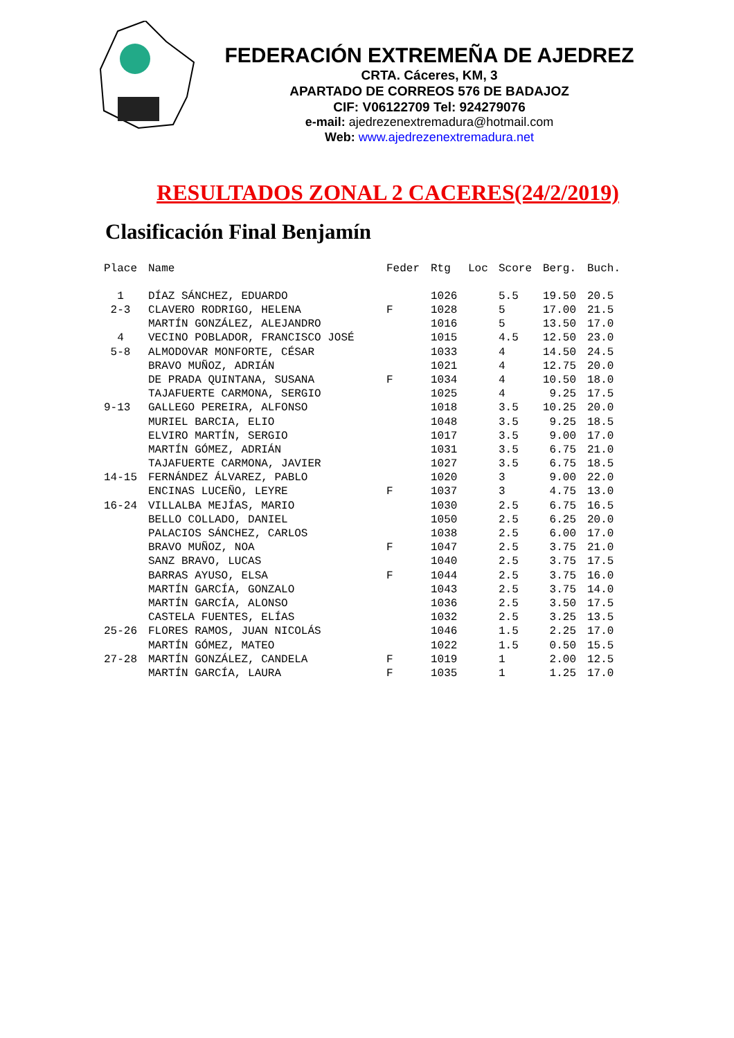FEDERACIÓN EXTREMEÑA DE AJEDREZ
CRTA. Cáceres, KM, 3
APARTADO DE CORREOS 576 DE BADAJOZ
CIF: V06122709 Tel: 924279076
e-mail: ajedrezenextremadura@hotmail.com
Web: www.ajedrezenextremadura.net
RESULTADOS ZONAL 2 CACERES(24/2/2019)
Clasificación Final Benjamín
| Place | Name | Feder | Rtg | Loc | Score | Berg. | Buch. |
| --- | --- | --- | --- | --- | --- | --- | --- |
| 1 | DÍAZ SÁNCHEZ, EDUARDO | | 1026 | | 5.5 | 19.50 | 20.5 |
| 2-3 | CLAVERO RODRIGO, HELENA | F | 1028 | | 5 | 17.00 | 21.5 |
| | MARTÍN GONZÁLEZ, ALEJANDRO | | 1016 | | 5 | 13.50 | 17.0 |
| 4 | VECINO POBLADOR, FRANCISCO JOSÉ | | 1015 | | 4.5 | 12.50 | 23.0 |
| 5-8 | ALMODOVAR MONFORTE, CÉSAR | | 1033 | | 4 | 14.50 | 24.5 |
| | BRAVO MUÑOZ, ADRIÁN | | 1021 | | 4 | 12.75 | 20.0 |
| | DE PRADA QUINTANA, SUSANA | F | 1034 | | 4 | 10.50 | 18.0 |
| | TAJAFUERTE CARMONA, SERGIO | | 1025 | | 4 | 9.25 | 17.5 |
| 9-13 | GALLEGO PEREIRA, ALFONSO | | 1018 | | 3.5 | 10.25 | 20.0 |
| | MURIEL BARCIA, ELIO | | 1048 | | 3.5 | 9.25 | 18.5 |
| | ELVIRO MARTÍN, SERGIO | | 1017 | | 3.5 | 9.00 | 17.0 |
| | MARTÍN GÓMEZ, ADRIÁN | | 1031 | | 3.5 | 6.75 | 21.0 |
| | TAJAFUERTE CARMONA, JAVIER | | 1027 | | 3.5 | 6.75 | 18.5 |
| 14-15 | FERNÁNDEZ ÁLVAREZ, PABLO | | 1020 | | 3 | 9.00 | 22.0 |
| | ENCINAS LUCEÑO, LEYRE | F | 1037 | | 3 | 4.75 | 13.0 |
| 16-24 | VILLALBA MEJÍAS, MARIO | | 1030 | | 2.5 | 6.75 | 16.5 |
| | BELLO COLLADO, DANIEL | | 1050 | | 2.5 | 6.25 | 20.0 |
| | PALACIOS SÁNCHEZ, CARLOS | | 1038 | | 2.5 | 6.00 | 17.0 |
| | BRAVO MUÑOZ, NOA | F | 1047 | | 2.5 | 3.75 | 21.0 |
| | SANZ BRAVO, LUCAS | | 1040 | | 2.5 | 3.75 | 17.5 |
| | BARRAS AYUSO, ELSA | F | 1044 | | 2.5 | 3.75 | 16.0 |
| | MARTÍN GARCÍA, GONZALO | | 1043 | | 2.5 | 3.75 | 14.0 |
| | MARTÍN GARCÍA, ALONSO | | 1036 | | 2.5 | 3.50 | 17.5 |
| | CASTELA FUENTES, ELÍAS | | 1032 | | 2.5 | 3.25 | 13.5 |
| 25-26 | FLORES RAMOS, JUAN NICOLÁS | | 1046 | | 1.5 | 2.25 | 17.0 |
| | MARTÍN GÓMEZ, MATEO | | 1022 | | 1.5 | 0.50 | 15.5 |
| 27-28 | MARTÍN GONZÁLEZ, CANDELA | F | 1019 | | 1 | 2.00 | 12.5 |
| | MARTÍN GARCÍA, LAURA | F | 1035 | | 1 | 1.25 | 17.0 |